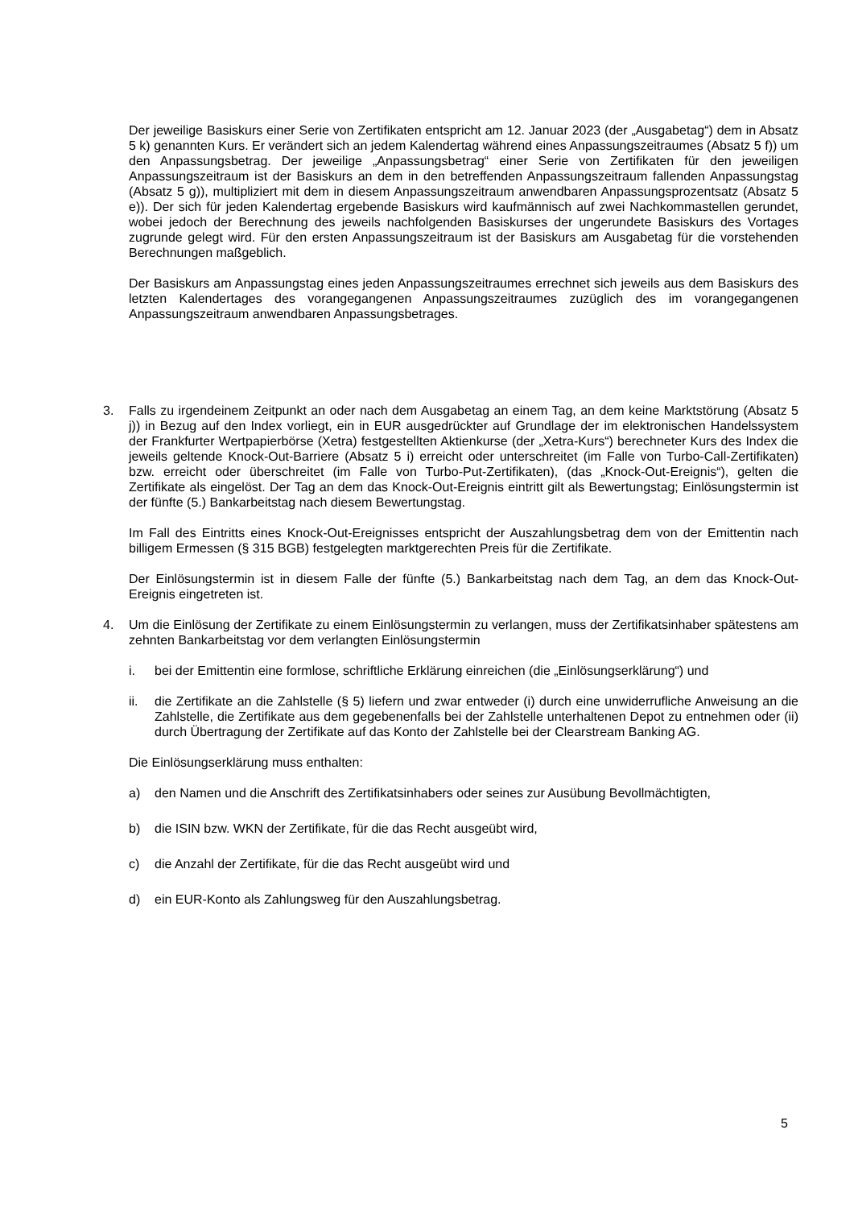Der jeweilige Basiskurs einer Serie von Zertifikaten entspricht am 12. Januar 2023 (der „Ausgabetag“) dem in Absatz 5 k) genannten Kurs. Er verändert sich an jedem Kalendertag während eines Anpassungszeitraumes (Absatz 5 f)) um den Anpassungsbetrag. Der jeweilige „Anpassungsbetrag“ einer Serie von Zertifikaten für den jeweiligen Anpassungszeitraum ist der Basiskurs an dem in den betreffenden Anpassungszeitraum fallenden Anpassungstag (Absatz 5 g)), multipliziert mit dem in diesem Anpassungszeitraum anwendbaren Anpassungsprozentsatz (Absatz 5 e)). Der sich für jeden Kalendertag ergebende Basiskurs wird kaufmännisch auf zwei Nachkommastellen gerundet, wobei jedoch der Berechnung des jeweils nachfolgenden Basiskurses der ungerundete Basiskurs des Vortages zugrunde gelegt wird. Für den ersten Anpassungszeitraum ist der Basiskurs am Ausgabetag für die vorstehenden Berechnungen maßgeblich.
Der Basiskurs am Anpassungstag eines jeden Anpassungszeitraumes errechnet sich jeweils aus dem Basiskurs des letzten Kalendertages des vorangegangenen Anpassungszeitraumes zuzüglich des im vorangegangenen Anpassungszeitraum anwendbaren Anpassungsbetrages.
3. Falls zu irgendeinem Zeitpunkt an oder nach dem Ausgabetag an einem Tag, an dem keine Marktstörung (Absatz 5 j)) in Bezug auf den Index vorliegt, ein in EUR ausgedrückter auf Grundlage der im elektronischen Handelssystem der Frankfurter Wertpapierbörse (Xetra) festgestellten Aktienkurse (der „Xetra-Kurs“) berechneter Kurs des Index die jeweils geltende Knock-Out-Barriere (Absatz 5 i) erreicht oder unterschreitet (im Falle von Turbo-Call-Zertifikaten) bzw. erreicht oder überschreitet (im Falle von Turbo-Put-Zertifikaten), (das „Knock-Out-Ereignis“), gelten die Zertifikate als eingelöst. Der Tag an dem das Knock-Out-Ereignis eintritt gilt als Bewertungstag; Einlösungstermin ist der fünfte (5.) Bankarbeitstag nach diesem Bewertungstag.
Im Fall des Eintritts eines Knock-Out-Ereignisses entspricht der Auszahlungsbetrag dem von der Emittentin nach billigem Ermessen (§ 315 BGB) festgelegten marktgerechten Preis für die Zertifikate.
Der Einlösungstermin ist in diesem Falle der fünfte (5.) Bankarbeitstag nach dem Tag, an dem das Knock-Out-Ereignis eingetreten ist.
4. Um die Einlösung der Zertifikate zu einem Einlösungstermin zu verlangen, muss der Zertifikatsinhaber spätestens am zehnten Bankarbeitstag vor dem verlangten Einlösungstermin
i. bei der Emittentin eine formlose, schriftliche Erklärung einreichen (die „Einlösungserklärung“) und
ii. die Zertifikate an die Zahlstelle (§ 5) liefern und zwar entweder (i) durch eine unwiderrufliche Anweisung an die Zahlstelle, die Zertifikate aus dem gegebenenfalls bei der Zahlstelle unterhaltenen Depot zu entnehmen oder (ii) durch Übertragung der Zertifikate auf das Konto der Zahlstelle bei der Clearstream Banking AG.
Die Einlösungserklärung muss enthalten:
a) den Namen und die Anschrift des Zertifikatsinhabers oder seines zur Ausübung Bevollmächtigten,
b) die ISIN bzw. WKN der Zertifikate, für die das Recht ausgeübt wird,
c) die Anzahl der Zertifikate, für die das Recht ausgeübt wird und
d) ein EUR-Konto als Zahlungsweg für den Auszahlungsbetrag.
5